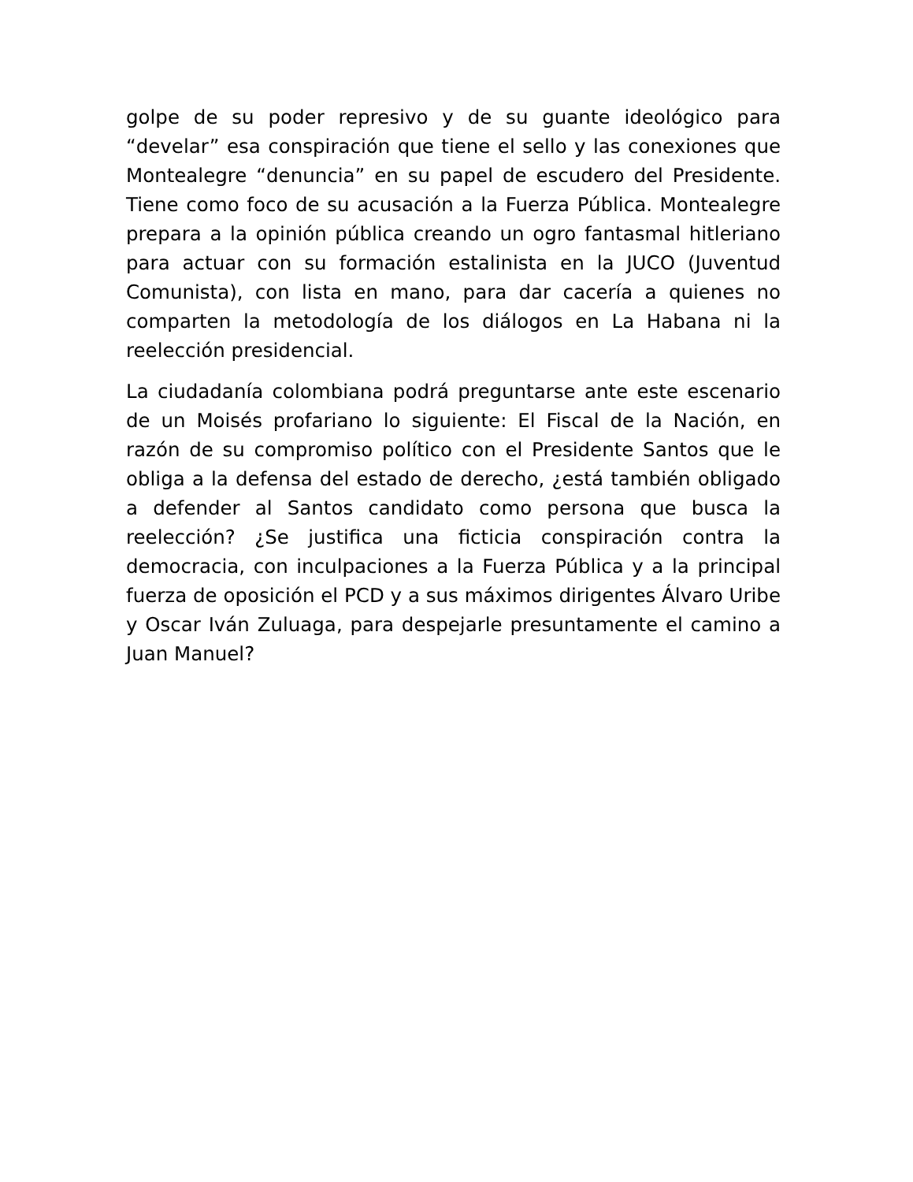golpe de su poder represivo y de su guante ideológico para “develar” esa conspiración que tiene el sello y las conexiones que Montealegre “denuncia” en su papel de escudero del Presidente. Tiene como foco de su acusación a la Fuerza Pública. Montealegre prepara a la opinión pública creando un ogro fantasmal hitleriano para actuar con su formación estalinista en la JUCO (Juventud Comunista), con lista en mano, para dar cacería a quienes no comparten la metodología de los diálogos en La Habana ni la reelección presidencial.
La ciudadanía colombiana podrá preguntarse ante este escenario de un Moisés profariano lo siguiente: El Fiscal de la Nación, en razón de su compromiso político con el Presidente Santos que le obliga a la defensa del estado de derecho, ¿está también obligado a defender al Santos candidato como persona que busca la reelección? ¿Se justifica una ficticia conspiración contra la democracia, con inculpaciones a la Fuerza Pública y a la principal fuerza de oposición el PCD y a sus máximos dirigentes Álvaro Uribe y Oscar Iván Zuluaga, para despejarle presuntamente el camino a Juan Manuel?